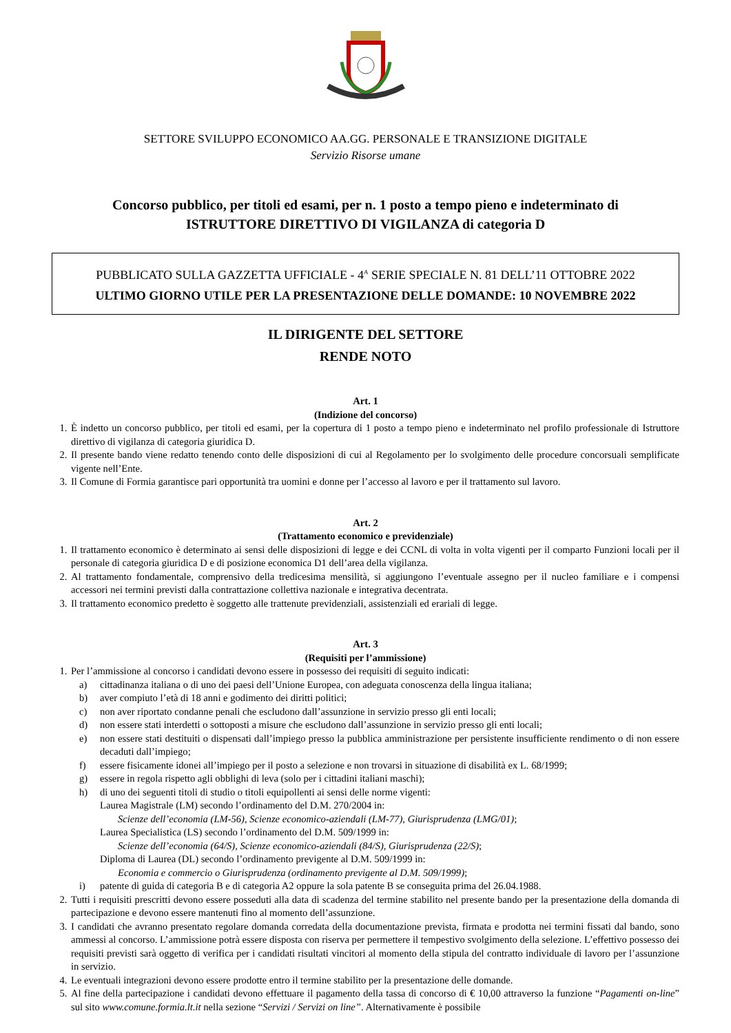SETTORE SVILUPPO ECONOMICO AA.GG. PERSONALE E TRANSIZIONE DIGITALE
Servizio Risorse umane
Concorso pubblico, per titoli ed esami, per n. 1 posto a tempo pieno e indeterminato di
ISTRUTTORE DIRETTIVO DI VIGILANZA di categoria D
PUBBLICATO SULLA GAZZETTA UFFICIALE - 4<sup>A</sup> SERIE SPECIALE N. 81 DELL’11 OTTOBRE 2022
ULTIMO GIORNO UTILE PER LA PRESENTAZIONE DELLE DOMANDE: 10 NOVEMBRE 2022
IL DIRIGENTE DEL SETTORE
RENDE NOTO
Art. 1
(Indizione del concorso)
1. È indetto un concorso pubblico, per titoli ed esami, per la copertura di 1 posto a tempo pieno e indeterminato nel profilo professionale di Istruttore direttivo di vigilanza di categoria giuridica D.
2. Il presente bando viene redatto tenendo conto delle disposizioni di cui al Regolamento per lo svolgimento delle procedure concorsuali semplificate vigente nell’Ente.
3. Il Comune di Formia garantisce pari opportunità tra uomini e donne per l’accesso al lavoro e per il trattamento sul lavoro.
Art. 2
(Trattamento economico e previdenziale)
1. Il trattamento economico è determinato ai sensi delle disposizioni di legge e dei CCNL di volta in volta vigenti per il comparto Funzioni locali per il personale di categoria giuridica D e di posizione economica D1 dell’area della vigilanza.
2. Al trattamento fondamentale, comprensivo della tredicesima mensilità, si aggiungono l’eventuale assegno per il nucleo familiare e i compensi accessori nei termini previsti dalla contrattazione collettiva nazionale e integrativa decentrata.
3. Il trattamento economico predetto è soggetto alle trattenute previdenziali, assistenziali ed erariali di legge.
Art. 3
(Requisiti per l’ammissione)
1. Per l’ammissione al concorso i candidati devono essere in possesso dei requisiti di seguito indicati:
a) cittadinanza italiana o di uno dei paesi dell’Unione Europea, con adeguata conoscenza della lingua italiana;
b) aver compiuto l’età di 18 anni e godimento dei diritti politici;
c) non aver riportato condanne penali che escludono dall’assunzione in servizio presso gli enti locali;
d) non essere stati interdetti o sottoposti a misure che escludono dall’assunzione in servizio presso gli enti locali;
e) non essere stati destituiti o dispensati dall’impiego presso la pubblica amministrazione per persistente insufficiente rendimento o di non essere decaduti dall’impiego;
f) essere fisicamente idonei all’impiego per il posto a selezione e non trovarsi in situazione di disabilità ex L. 68/1999;
g) essere in regola rispetto agli obblighi di leva (solo per i cittadini italiani maschi);
h) di uno dei seguenti titoli di studio o titoli equipollenti ai sensi delle norme vigenti:
Laurea Magistrale (LM) secondo l’ordinamento del D.M. 270/2004 in:
Scienze dell’economia (LM-56), Scienze economico-aziendali (LM-77), Giurisprudenza (LMG/01);
Laurea Specialistica (LS) secondo l’ordinamento del D.M. 509/1999 in:
Scienze dell’economia (64/S), Scienze economico-aziendali (84/S), Giurisprudenza (22/S);
Diploma di Laurea (DL) secondo l’ordinamento previgente al D.M. 509/1999 in:
Economia e commercio o Giurisprudenza (ordinamento previgente al D.M. 509/1999);
i) patente di guida di categoria B e di categoria A2 oppure la sola patente B se conseguita prima del 26.04.1988.
2. Tutti i requisiti prescritti devono essere posseduti alla data di scadenza del termine stabilito nel presente bando per la presentazione della domanda di partecipazione e devono essere mantenuti fino al momento dell’assunzione.
3. I candidati che avranno presentato regolare domanda corredata della documentazione prevista, firmata e prodotta nei termini fissati dal bando, sono ammessi al concorso. L’ammissione potrà essere disposta con riserva per permettere il tempestivo svolgimento della selezione. L’effettivo possesso dei requisiti previsti sarà oggetto di verifica per i candidati risultati vincitori al momento della stipula del contratto individuale di lavoro per l’assunzione in servizio.
4. Le eventuali integrazioni devono essere prodotte entro il termine stabilito per la presentazione delle domande.
5. Al fine della partecipazione i candidati devono effettuare il pagamento della tassa di concorso di € 10,00 attraverso la funzione “Pagamenti on-line” sul sito www.comune.formia.lt.it nella sezione “Servizi / Servizi on line”. Alternativamente è possibile